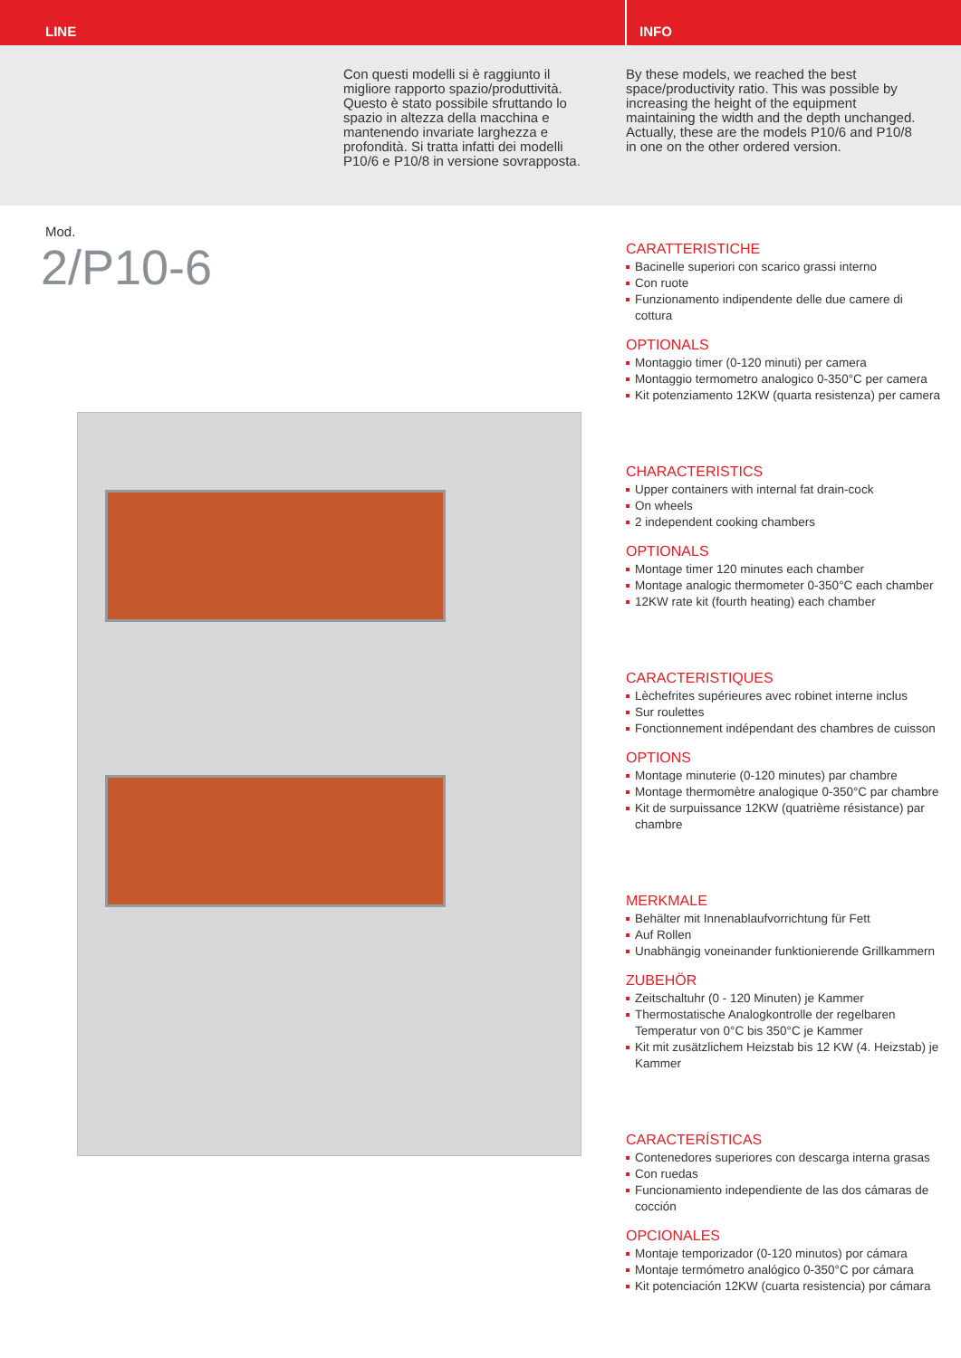LINE
INFO
Con questi modelli si è raggiunto il migliore rapporto spazio/produttività. Questo è stato possibile sfruttando lo spazio in altezza della macchina e mantenendo invariate larghezza e profondità. Si tratta infatti dei modelli P10/6 e P10/8 in versione sovrapposta.
By these models, we reached the best space/productivity ratio. This was possible by increasing the height of the equipment maintaining the width and the depth unchanged. Actually, these are the models P10/6 and P10/8 in one on the other ordered version.
Mod.
2/P10-6
CARATTERISTICHE
Bacinelle superiori con scarico grassi interno
Con ruote
Funzionamento indipendente delle due camere di cottura
OPTIONALS
Montaggio timer (0-120 minuti) per camera
Montaggio termometro analogico 0-350°C per camera
Kit potenziamento 12KW (quarta resistenza) per camera
CHARACTERISTICS
Upper containers with internal fat drain-cock
On wheels
2 independent cooking chambers
OPTIONALS
Montage timer 120 minutes each chamber
Montage analogic thermometer 0-350°C each chamber
12KW rate kit (fourth heating) each chamber
CARACTERISTIQUES
Lèchefrites supérieures avec robinet interne inclus
Sur roulettes
Fonctionnement indépendant des chambres de cuisson
OPTIONS
Montage minuterie (0-120 minutes) par chambre
Montage thermomètre analogique 0-350°C par chambre
Kit de surpuissance 12KW (quatrième résistance) par chambre
MERKMALE
Behälter mit Innenablaufvorrichtung für Fett
Auf Rollen
Unabhängig voneinander funktionierende Grillkammern
ZUBEHÖR
Zeitschaltuhr (0 - 120 Minuten) je Kammer
Thermostatische Analogkontrolle der regelbaren Temperatur von 0°C bis 350°C je Kammer
Kit mit zusätzlichem Heizstab bis 12 KW (4. Heizstab) je Kammer
CARACTERÍSTICAS
Contenedores superiores con descarga interna grasas
Con ruedas
Funcionamiento independiente de las dos cámaras de cocción
OPCIONALES
Montaje temporizador (0-120 minutos) por cámara
Montaje termómetro analógico 0-350°C por cámara
Kit potenciación 12KW (cuarta resistencia) por cámara